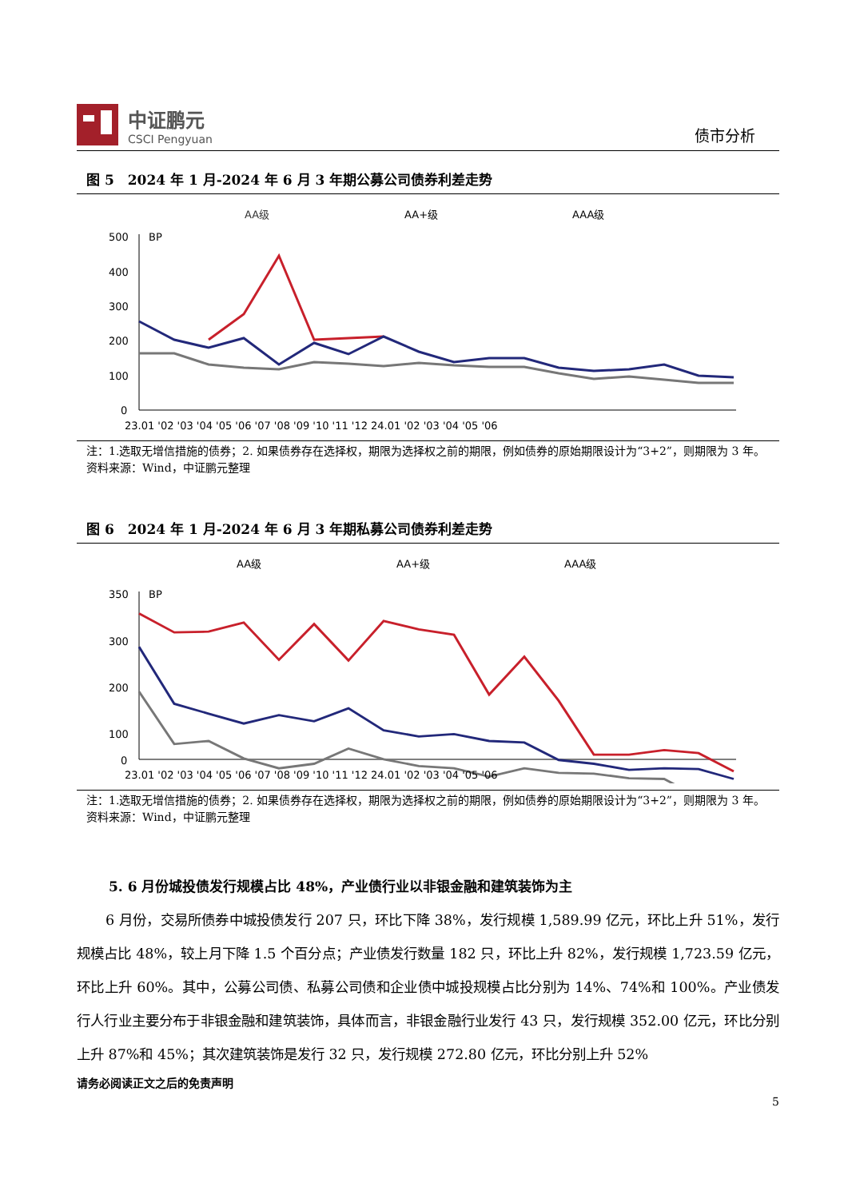中证鹏元
CSCI Pengyuan
债市分析
图 5　2024 年 1 月-2024 年 6 月 3 年期公募公司债券利差走势
AA级
AA+级
AAA级
500
400
300
200
100
0
BP
23.01 '02 '03 '04 '05 '06 '07 '08 '09 '10 '11 '12 24.01 '02 '03 '04 '05 '06
注：1.选取无增信措施的债券；2. 如果债券存在选择权，期限为选择权之前的期限，例如债券的原始期限设计为“3+2”，则期限为 3 年。
资料来源：Wind，中证鹏元整理
图 6　2024 年 1 月-2024 年 6 月 3 年期私募公司债券利差走势
AA级
AA+级
AAA级
350
300
200
100
0
BP
23.01 '02 '03 '04 '05 '06 '07 '08 '09 '10 '11 '12 24.01 '02 '03 '04 '05 '06
注：1.选取无增信措施的债券；2. 如果债券存在选择权，期限为选择权之前的期限，例如债券的原始期限设计为“3+2”，则期限为 3 年。
资料来源：Wind，中证鹏元整理
5. 6 月份城投债发行规模占比 48%，产业债行业以非银金融和建筑装饰为主
6 月份，交易所债券中城投债发行 207 只，环比下降 38%，发行规模 1,589.99 亿元，环比上升 51%，发行规模占比 48%，较上月下降 1.5 个百分点；产业债发行数量 182 只，环比上升 82%，发行规模 1,723.59 亿元，环比上升 60%。其中，公募公司债、私募公司债和企业债中城投规模占比分别为 14%、74%和 100%。产业债发行人行业主要分布于非银金融和建筑装饰，具体而言，非银金融行业发行 43 只，发行规模 352.00 亿元，环比分别上升 87%和 45%；其次建筑装饰是发行 32 只，发行规模 272.80 亿元，环比分别上升 52%
请务必阅读正文之后的免责声明
5